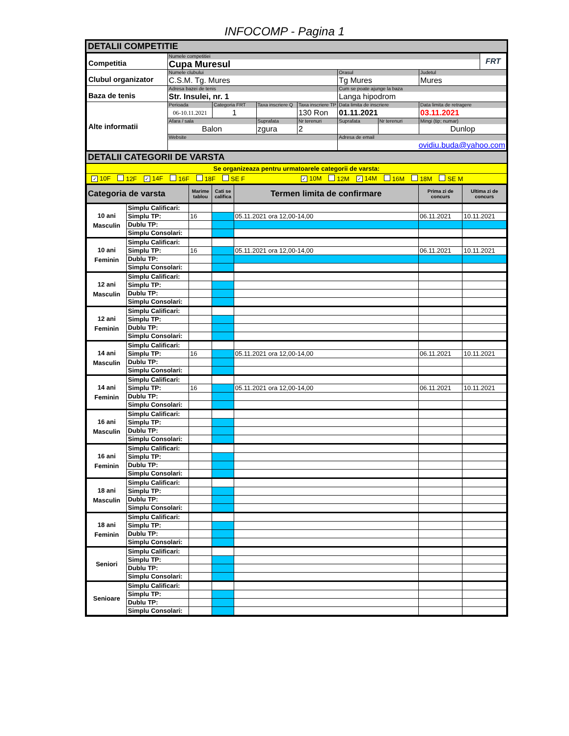INFOCOMP - Pagina 1
DETALII COMPETITIE
| Competitia | Numele competitiei Cupa Muresul | | | | | | | FRT |
| Clubul organizator | Numele clubului C.S.M. Tg. Mures | | | | Orasul Tg Mures | | Judetul Mures | |
| Baza de tenis | Adresa bazei de tenis Str. Insulei, nr. 1 | | | | Cum se poate ajunge la baza Langa hipodrom | | | |
| Alte informatii | Perioada 06-10.11.2021 | Categoria FRT 1 | Taxa inscriere Q | Taxa inscriere TP 130 Ron | Data limita de inscriere 01.11.2021 | | Data limita de retragere 03.11.2021 | |
| | Afara / sala Balon | | Suprafata zgura | Nr terenuri 2 | Suprafata | Nr terenuri | Mingi (tip; numar) Dunlop | |
| | Website | | | | Adresa de email ovidiu.buda@yahoo.com | | | |
DETALII CATEGORII DE VARSTA
Se organizeaza pentru urmatoarele categorii de varsta:
✓ 10F 12F ✓ 14F 16F 18F SE F ✓ 10M 12M ✓ 14M 16M 18M SE M
| Categoria de varsta | | Marime tablou | Cati se califica | Termen limita de confirmare | Prima zi de concurs | Ultima zi de concurs |
| --- | --- | --- | --- | --- | --- | --- |
| 10 ani Masculin | Simplu Calificari: | | | | | |
| | Simplu TP: | 16 | | 05.11.2021 ora 12,00-14,00 | 06.11.2021 | 10.11.2021 |
| | Dublu TP: | | | | | |
| | Simplu Consolari: | | | | | |
| 10 ani Feminin | Simplu Calificari: | | | | | |
| | Simplu TP: | 16 | | 05.11.2021 ora 12,00-14,00 | 06.11.2021 | 10.11.2021 |
| | Dublu TP: | | | | | |
| | Simplu Consolari: | | | | | |
| 12 ani Masculin | Simplu Calificari: | | | | | |
| | Simplu TP: | | | | | |
| | Dublu TP: | | | | | |
| | Simplu Consolari: | | | | | |
| 12 ani Feminin | Simplu Calificari: | | | | | |
| | Simplu TP: | | | | | |
| | Dublu TP: | | | | | |
| | Simplu Consolari: | | | | | |
| 14 ani Masculin | Simplu Calificari: | | | | | |
| | Simplu TP: | 16 | | 05.11.2021 ora 12,00-14,00 | 06.11.2021 | 10.11.2021 |
| | Dublu TP: | | | | | |
| | Simplu Consolari: | | | | | |
| 14 ani Feminin | Simplu Calificari: | | | | | |
| | Simplu TP: | 16 | | 05.11.2021 ora 12,00-14,00 | 06.11.2021 | 10.11.2021 |
| | Dublu TP: | | | | | |
| | Simplu Consolari: | | | | | |
| 16 ani Masculin | Simplu Calificari: | | | | | |
| | Simplu TP: | | | | | |
| | Dublu TP: | | | | | |
| | Simplu Consolari: | | | | | |
| 16 ani Feminin | Simplu Calificari: | | | | | |
| | Simplu TP: | | | | | |
| | Dublu TP: | | | | | |
| | Simplu Consolari: | | | | | |
| 18 ani Masculin | Simplu Calificari: | | | | | |
| | Simplu TP: | | | | | |
| | Dublu TP: | | | | | |
| | Simplu Consolari: | | | | | |
| 18 ani Feminin | Simplu Calificari: | | | | | |
| | Simplu TP: | | | | | |
| | Dublu TP: | | | | | |
| | Simplu Consolari: | | | | | |
| Seniori | Simplu Calificari: | | | | | |
| | Simplu TP: | | | | | |
| | Dublu TP: | | | | | |
| | Simplu Consolari: | | | | | |
| Senioare | Simplu Calificari: | | | | | |
| | Simplu TP: | | | | | |
| | Dublu TP: | | | | | |
| | Simplu Consolari: | | | | | |